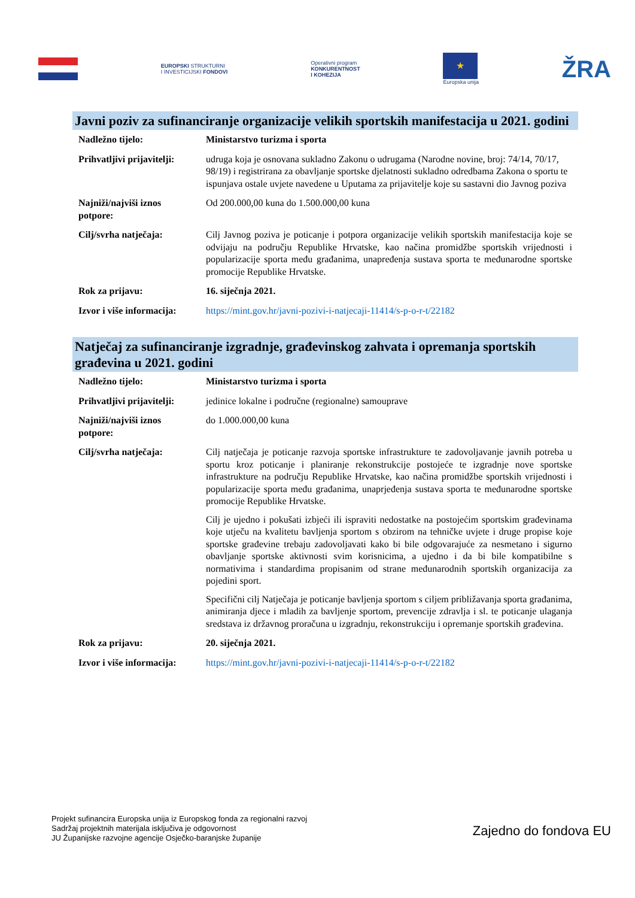EUROPSKI STRUKTURNI
I INVESTICIJSKI FONDOVI
Operativni program
KONKURENTNOST
I KOHEZIJA
★
Europska unija
ŽRA
Javni poziv za sufinanciranje organizacije velikih sportskih manifestacija u 2021. godini
| Nadležno tijelo: | Ministarstvo turizma i sporta |
| Prihvatljivi prijavitelji: | udruga koja je osnovana sukladno Zakonu o udrugama (Narodne novine, broj: 74/14, 70/17, 98/19) i registrirana za obavljanje sportske djelatnosti sukladno odredbama Zakona o sportu te ispunjava ostale uvjete navedene u Uputama za prijavitelje koje su sastavni dio Javnog poziva |
| Najniži/najviši iznos potpore: | Od 200.000,00 kuna do 1.500.000,00 kuna |
| Cilj/svrha natječaja: | Cilj Javnog poziva je poticanje i potpora organizacije velikih sportskih manifestacija koje se odvijaju na području Republike Hrvatske, kao načina promidžbe sportskih vrijednosti i popularizacije sporta među građanima, unapređenja sustava sporta te međunarodne sportske promocije Republike Hrvatske. |
| Rok za prijavu: | 16. siječnja 2021. |
| Izvor i više informacija: | https://mint.gov.hr/javni-pozivi-i-natjecaji-11414/s-p-o-r-t/22182 |
Natječaj za sufinanciranje izgradnje, građevinskog zahvata i opremanja sportskih građevina u 2021. godini
| Nadležno tijelo: | Ministarstvo turizma i sporta |
| Prihvatljivi prijavitelji: | jedinice lokalne i područne (regionalne) samouprave |
| Najniži/najviši iznos potpore: | do 1.000.000,00 kuna |
| Cilj/svrha natječaja: | Cilj natječaja je poticanje razvoja sportske infrastrukture te zadovoljavanje javnih potreba u sportu kroz poticanje i planiranje rekonstrukcije postojeće te izgradnje nove sportske infrastrukture na području Republike Hrvatske, kao načina promidžbe sportskih vrijednosti i popularizacije sporta među građanima, unaprjeđenja sustava sporta te međunarodne sportske promocije Republike Hrvatske. Cilj je ujedno i pokušati izbjeći ili ispraviti nedostatke na postojećim sportskim građevinama koje utječu na kvalitetu bavljenja sportom s obzirom na tehničke uvjete i druge propise koje sportske građevine trebaju zadovoljavati kako bi bile odgovarajuće za nesmetano i sigurno obavljanje sportske aktivnosti svim korisnicima, a ujedno i da bi bile kompatibilne s normativima i standardima propisanim od strane međunarodnih sportskih organizacija za pojedini sport. Specifični cilj Natječaja je poticanje bavljenja sportom s ciljem približavanja sporta građanima, animiranja djece i mladih za bavljenje sportom, prevencije zdravlja i sl. te poticanje ulaganja sredstava iz državnog proračuna u izgradnju, rekonstrukciju i opremanje sportskih građevina. |
| Rok za prijavu: | 20. siječnja 2021. |
| Izvor i više informacija: | https://mint.gov.hr/javni-pozivi-i-natjecaji-11414/s-p-o-r-t/22182 |
Projekt sufinancira Europska unija iz Europskog fonda za regionalni razvoj
Sadržaj projektnih materijala isključiva je odgovornost
JU Županijske razvojne agencije Osječko-baranjske županije
Zajedno do fondova EU